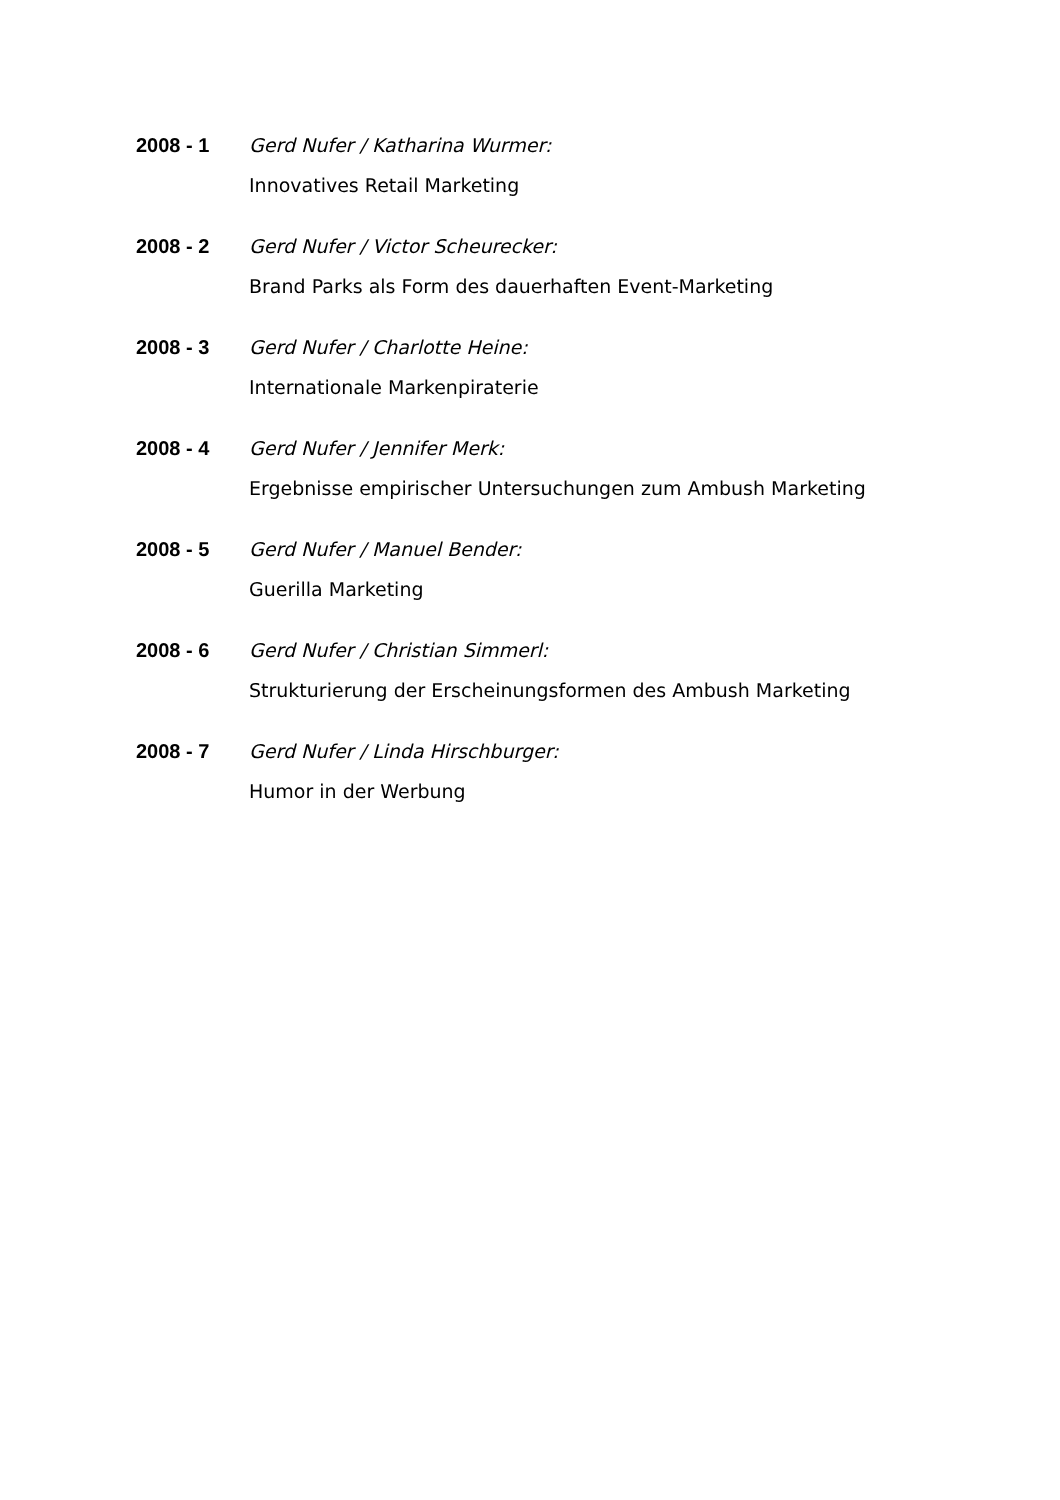2008 - 1 Gerd Nufer / Katharina Wurmer:
Innovatives Retail Marketing
2008 - 2 Gerd Nufer / Victor Scheurecker:
Brand Parks als Form des dauerhaften Event-Marketing
2008 - 3 Gerd Nufer / Charlotte Heine:
Internationale Markenpiraterie
2008 - 4 Gerd Nufer / Jennifer Merk:
Ergebnisse empirischer Untersuchungen zum Ambush Marketing
2008 - 5 Gerd Nufer / Manuel Bender:
Guerilla Marketing
2008 - 6 Gerd Nufer / Christian Simmerl:
Strukturierung der Erscheinungsformen des Ambush Marketing
2008 - 7 Gerd Nufer / Linda Hirschburger:
Humor in der Werbung